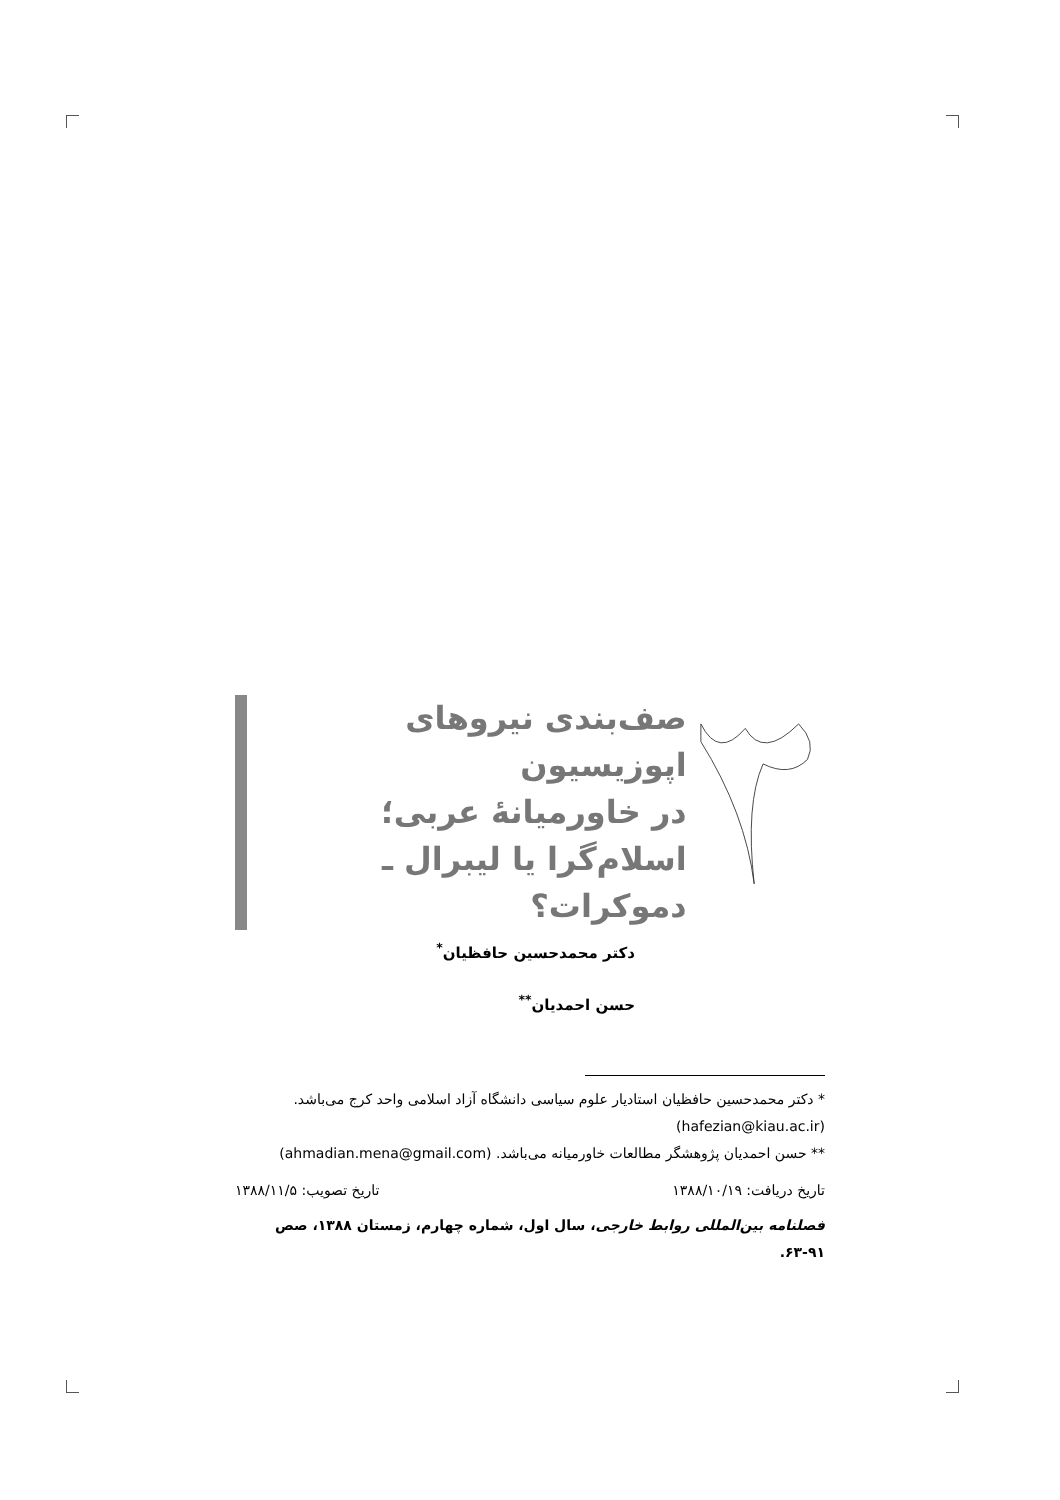صف‌بندی نیروهای اپوزیسیون
در خاورمیانهٔ عربی؛
اسلام‌گرا یا لیبرال ـ دموکرات؟
دکتر محمدحسین حافظیان<sup>*</sup>
حسن احمدیان<sup>**</sup>
* دکتر محمدحسین حافظیان استادیار علوم سیاسی دانشگاه آزاد اسلامی واحد کرج می‌باشد.
(hafezian@kiau.ac.ir)
** حسن احمدیان پژوهشگر مطالعات خاورمیانه می‌باشد. (ahmadian.mena@gmail.com)
تاریخ دریافت: ۱۳۸۸/۱۰/۱۹ تاریخ تصویب: ۱۳۸۸/۱۱/۵
فصلنامه بین‌المللی روابط خارجی، سال اول، شماره چهارم، زمستان ۱۳۸۸، صص ۹۱-۶۳.